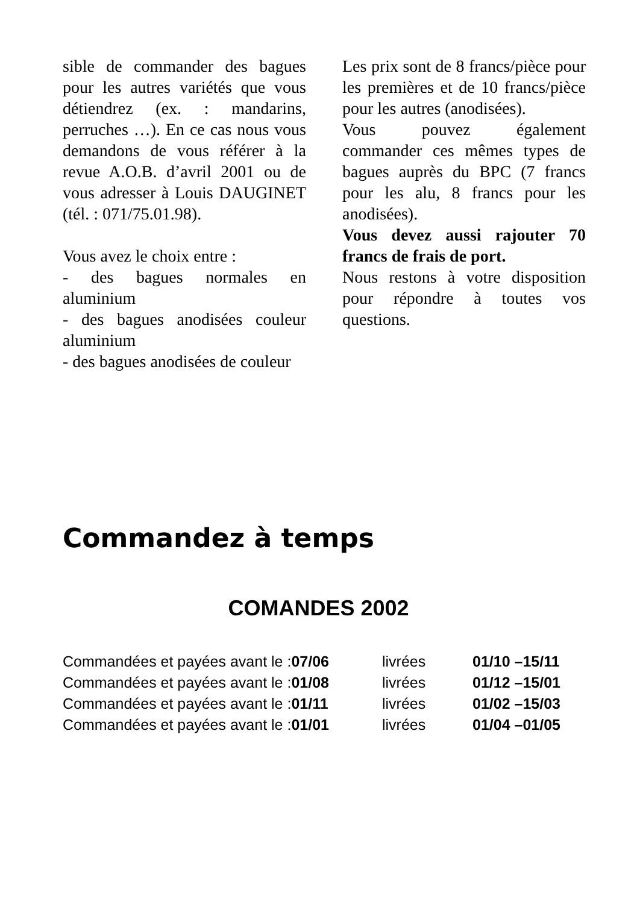sible de commander des bagues pour les autres variétés que vous détiendrez (ex. : mandarins, perruches …). En ce cas nous vous demandons de vous référer à la revue A.O.B. d’avril 2001 ou de vous adresser à Louis DAUGINET (tél. : 071/75.01.98).
Vous avez le choix entre :
- des bagues normales en aluminium
- des bagues anodisées couleur aluminium
- des bagues anodisées de couleur
Les prix sont de 8 francs/pièce pour les premières et de 10 francs/pièce pour les autres (anodisées).
Vous pouvez également commander ces mêmes types de bagues auprès du BPC (7 francs pour les alu, 8 francs pour les anodisées).
Vous devez aussi rajouter 70 francs de frais de port.
Nous restons à votre disposition pour répondre à toutes vos questions.
Commandez à temps
COMANDES 2002
| Commandées et payées avant le : 07/06 | livrées | 01/10 –15/11 |
| Commandées et payées avant le : 01/08 | livrées | 01/12 –15/01 |
| Commandées et payées avant le : 01/11 | livrées | 01/02 –15/03 |
| Commandées et payées avant le : 01/01 | livrées | 01/04 –01/05 |